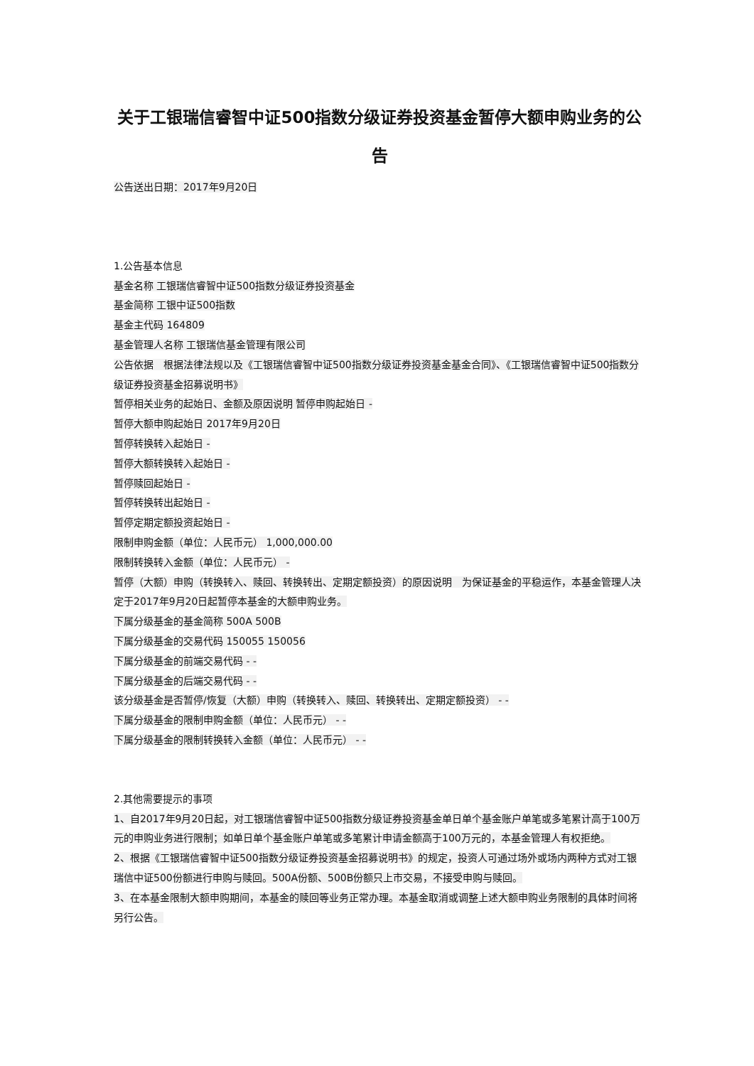关于工银瑞信睿智中证500指数分级证券投资基金暂停大额申购业务的公告
公告送出日期：2017年9月20日
1.公告基本信息
基金名称 工银瑞信睿智中证500指数分级证券投资基金
基金简称 工银中证500指数
基金主代码 164809
基金管理人名称 工银瑞信基金管理有限公司
公告依据　根据法律法规以及《工银瑞信睿智中证500指数分级证券投资基金基金合同》、《工银瑞信睿智中证500指数分级证券投资基金招募说明书》
暂停相关业务的起始日、金额及原因说明 暂停申购起始日 -
暂停大额申购起始日 2017年9月20日
暂停转换转入起始日 -
暂停大额转换转入起始日 -
暂停赎回起始日 -
暂停转换转出起始日 -
暂停定期定额投资起始日 -
限制申购金额（单位：人民币元） 1,000,000.00
限制转换转入金额（单位：人民币元） -
暂停（大额）申购（转换转入、赎回、转换转出、定期定额投资）的原因说明　为保证基金的平稳运作，本基金管理人决定于2017年9月20日起暂停本基金的大额申购业务。
下属分级基金的基金简称 500A 500B
下属分级基金的交易代码 150055 150056
下属分级基金的前端交易代码 - -
下属分级基金的后端交易代码 - -
该分级基金是否暂停/恢复（大额）申购（转换转入、赎回、转换转出、定期定额投资） - -
下属分级基金的限制申购金额（单位：人民币元） - -
下属分级基金的限制转换转入金额（单位：人民币元） - -
2.其他需要提示的事项
1、自2017年9月20日起，对工银瑞信睿智中证500指数分级证券投资基金单日单个基金账户单笔或多笔累计高于100万元的申购业务进行限制；如单日单个基金账户单笔或多笔累计申请金额高于100万元的，本基金管理人有权拒绝。
2、根据《工银瑞信睿智中证500指数分级证券投资基金招募说明书》的规定，投资人可通过场外或场内两种方式对工银瑞信中证500份额进行申购与赎回。500A份额、500B份额只上市交易，不接受申购与赎回。
3、在本基金限制大额申购期间，本基金的赎回等业务正常办理。本基金取消或调整上述大额申购业务限制的具体时间将另行公告。